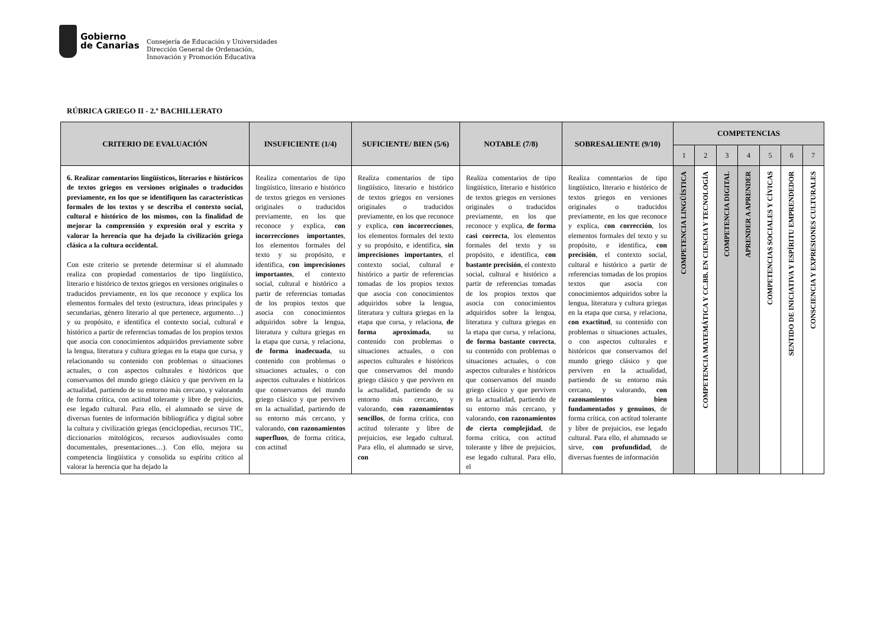Gobierno
de Canarias
Consejería de Educación y Universidades
Dirección General de Ordenación,
Innovación y Promoción Educativa
RÚBRICA GRIEGO II - 2.º BACHILLERATO
| CRITERIO DE EVALUACIÓN | INSUFICIENTE (1/4) | SUFICIENTE/ BIEN (5/6) | NOTABLE (7/8) | SOBRESALIENTE (9/10) | COMPETENCIAS | | | | | | |
| --- | --- | --- | --- | --- | --- | --- | --- | --- | --- | --- | --- |
| | | | | | 1 | 2 | 3 | 4 | 5 | 6 | 7 |
| 6. Realizar comentarios lingüísticos, literarios e históricos de textos griegos en versiones originales o traducidos previamente, en los que se identifiquen las características formales de los textos y se describa el contexto social, cultural e histórico de los mismos, con la finalidad de mejorar la comprensión y expresión oral y escrita y valorar la herencia que ha dejado la civilización griega clásica a la cultura occidental. Con este criterio se pretende determinar si el alumnado realiza con propiedad comentarios de tipo lingüístico, literario e histórico de textos griegos en versiones originales o traducidos previamente, en los que reconoce y explica los elementos formales del texto (estructura, ideas principales y secundarias, género literario al que pertenece, argumento…) y su propósito, e identifica el contexto social, cultural e histórico a partir de referencias tomadas de los propios textos que asocia con conocimientos adquiridos previamente sobre la lengua, literatura y cultura griegas en la etapa que cursa, y relacionando su contenido con problemas o situaciones actuales, o con aspectos culturales e históricos que conservamos del mundo griego clásico y que perviven en la actualidad, partiendo de su entorno más cercano, y valorando de forma crítica, con actitud tolerante y libre de prejuicios, ese legado cultural. Para ello, el alumnado se sirve de diversas fuentes de información bibliográfica y digital sobre la cultura y civilización griegas (enciclopedias, recursos TIC, diccionarios mitológicos, recursos audiovisuales como documentales, presentaciones…). Con ello, mejora su competencia lingüística y consolida su espíritu crítico al valorar la herencia que ha dejado la | Realiza comentarios de tipo lingüístico, literario e histórico de textos griegos en versiones originales o traducidos previamente, en los que reconoce y explica, con incorrecciones importantes , los elementos formales del texto y su propósito, e identifica, con imprecisiones importantes , el contexto social, cultural e histórico a partir de referencias tomadas de los propios textos que asocia con conocimientos adquiridos sobre la lengua, literatura y cultura griegas en la etapa que cursa, y relaciona, de forma inadecuada , su contenido con problemas o situaciones actuales, o con aspectos culturales e históricos que conservamos del mundo griego clásico y que perviven en la actualidad, partiendo de su entorno más cercano, y valorando, con razonamientos superfluos , de forma crítica, con actitud | Realiza comentarios de tipo lingüístico, literario e histórico de textos griegos en versiones originales o traducidos previamente, en los que reconoce y explica, con incorrecciones , los elementos formales del texto y su propósito, e identifica, sin imprecisiones importantes , el contexto social, cultural e histórico a partir de referencias tomadas de los propios textos que asocia con conocimientos adquiridos sobre la lengua, literatura y cultura griegas en la etapa que cursa, y relaciona, de forma aproximada , su contenido con problemas o situaciones actuales, o con aspectos culturales e históricos que conservamos del mundo griego clásico y que perviven en la actualidad, partiendo de su entorno más cercano, y valorando, con razonamientos sencillos , de forma crítica, con actitud tolerante y libre de prejuicios, ese legado cultural. Para ello, el alumnado se sirve, con | Realiza comentarios de tipo lingüístico, literario e histórico de textos griegos en versiones originales o traducidos previamente, en los que reconoce y explica, de forma casi correcta , los elementos formales del texto y su propósito, e identifica, con bastante precisión , el contexto social, cultural e histórico a partir de referencias tomadas de los propios textos que asocia con conocimientos adquiridos sobre la lengua, literatura y cultura griegas en la etapa que cursa, y relaciona, de forma bastante correcta , su contenido con problemas o situaciones actuales, o con aspectos culturales e históricos que conservamos del mundo griego clásico y que perviven en la actualidad, partiendo de su entorno más cercano, y valorando, con razonamientos de cierta complejidad , de forma crítica, con actitud tolerante y libre de prejuicios, ese legado cultural. Para ello, el | Realiza comentarios de tipo lingüístico, literario e histórico de textos griegos en versiones originales o traducidos previamente, en los que reconoce y explica, con corrección , los elementos formales del texto y su propósito, e identifica, con precisión , el contexto social, cultural e histórico a partir de referencias tomadas de los propios textos que asocia con conocimientos adquiridos sobre la lengua, literatura y cultura griegas en la etapa que cursa, y relaciona, con exactitud , su contenido con problemas o situaciones actuales, o con aspectos culturales e históricos que conservamos del mundo griego clásico y que perviven en la actualidad, partiendo de su entorno más cercano, y valorando, con razonamientos bien fundamentados y genuinos , de forma crítica, con actitud tolerante y libre de prejuicios, ese legado cultural. Para ello, el alumnado se sirve, con profundidad , de diversas fuentes de información | COMPETENCIA LINGÜÍSTICA | COMPETENCIA MATEMÁTICA Y CC.BB. EN CIENCIA Y TECNOLOGÍA | COMPETENCIA DIGITAL | APRENDER A APRENDER | COMPETENCIAS SOCIALES Y CÍVICAS | SENTIDO DE INICIATIVA Y ESPÍRITU EMPRENDEDOR | CONSCIENCIA Y EXPRESIONES CULTURALES |